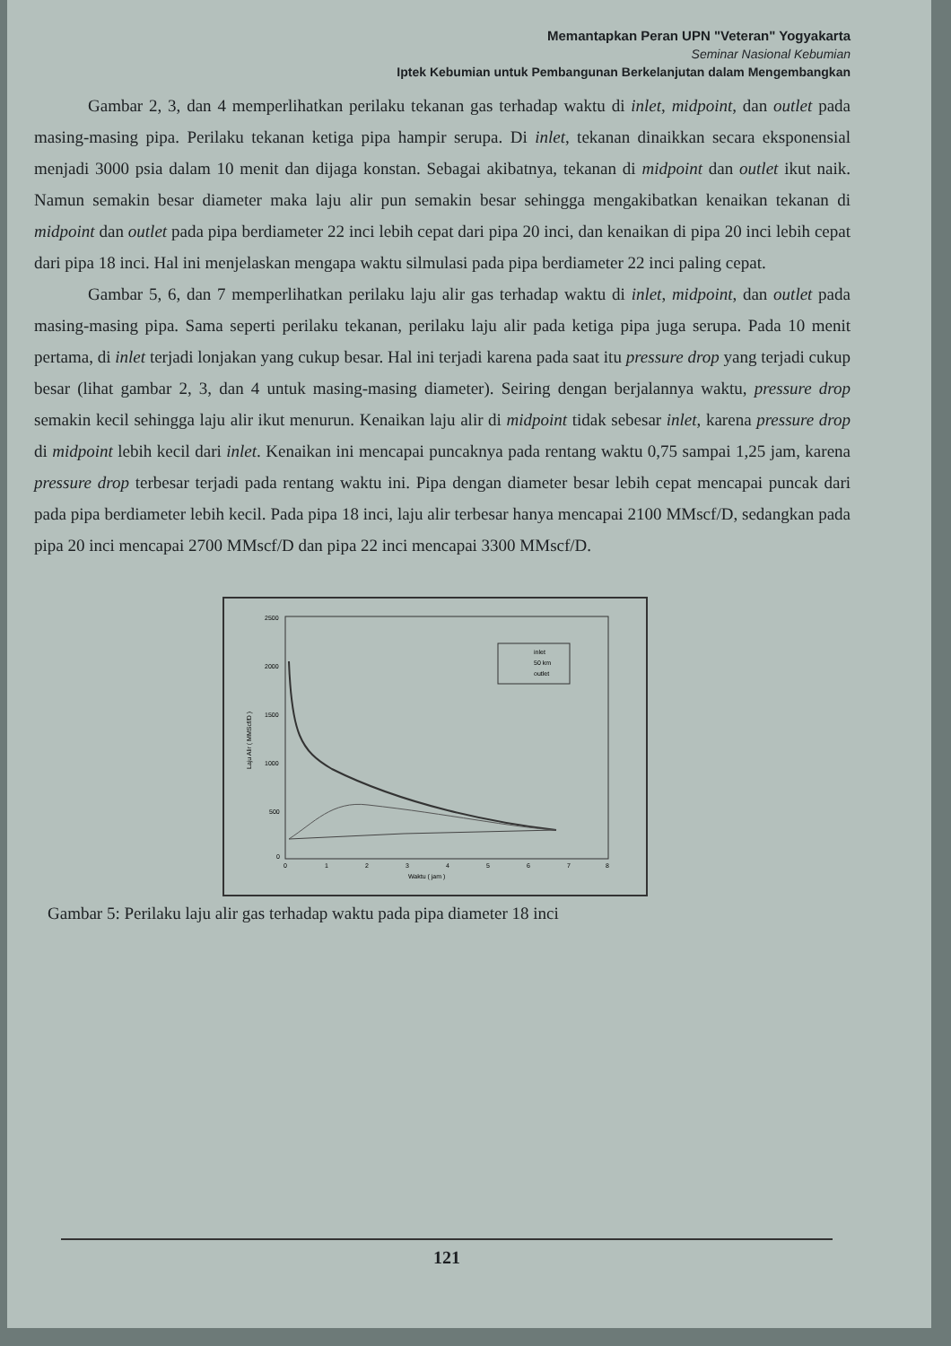Memantapkan Peran UPN "Veteran" Yogyakarta
Seminar Nasional Kebumian
Iptek Kebumian untuk Pembangunan Berkelanjutan dalam Mengembangkan
Gambar 2, 3, dan 4 memperlihatkan perilaku tekanan gas terhadap waktu di inlet, midpoint, dan outlet pada masing-masing pipa. Perilaku tekanan ketiga pipa hampir serupa. Di inlet, tekanan dinaikkan secara eksponensial menjadi 3000 psia dalam 10 menit dan dijaga konstan. Sebagai akibatnya, tekanan di midpoint dan outlet ikut naik. Namun semakin besar diameter maka laju alir pun semakin besar sehingga mengakibatkan kenaikan tekanan di midpoint dan outlet pada pipa berdiameter 22 inci lebih cepat dari pipa 20 inci, dan kenaikan di pipa 20 inci lebih cepat dari pipa 18 inci. Hal ini menjelaskan mengapa waktu silmulasi pada pipa berdiameter 22 inci paling cepat.
Gambar 5, 6, dan 7 memperlihatkan perilaku laju alir gas terhadap waktu di inlet, midpoint, dan outlet pada masing-masing pipa. Sama seperti perilaku tekanan, perilaku laju alir pada ketiga pipa juga serupa. Pada 10 menit pertama, di inlet terjadi lonjakan yang cukup besar. Hal ini terjadi karena pada saat itu pressure drop yang terjadi cukup besar (lihat gambar 2, 3, dan 4 untuk masing-masing diameter). Seiring dengan berjalannya waktu, pressure drop semakin kecil sehingga laju alir ikut menurun. Kenaikan laju alir di midpoint tidak sebesar inlet, karena pressure drop di midpoint lebih kecil dari inlet. Kenaikan ini mencapai puncaknya pada rentang waktu 0,75 sampai 1,25 jam, karena pressure drop terbesar terjadi pada rentang waktu ini. Pipa dengan diameter besar lebih cepat mencapai puncak dari pada pipa berdiameter lebih kecil. Pada pipa 18 inci, laju alir terbesar hanya mencapai 2100 MMscf/D, sedangkan pada pipa 20 inci mencapai 2700 MMscf/D dan pipa 22 inci mencapai 3300 MMscf/D.
2500
2000
1500
1000
500
0
0
1
2
3
4
5
6
7
8
Waktu ( jam )
Laju Alir ( MMScf/D )
inlet
50 km
outlet
Gambar 5: Perilaku laju alir gas terhadap waktu pada pipa diameter 18 inci
121